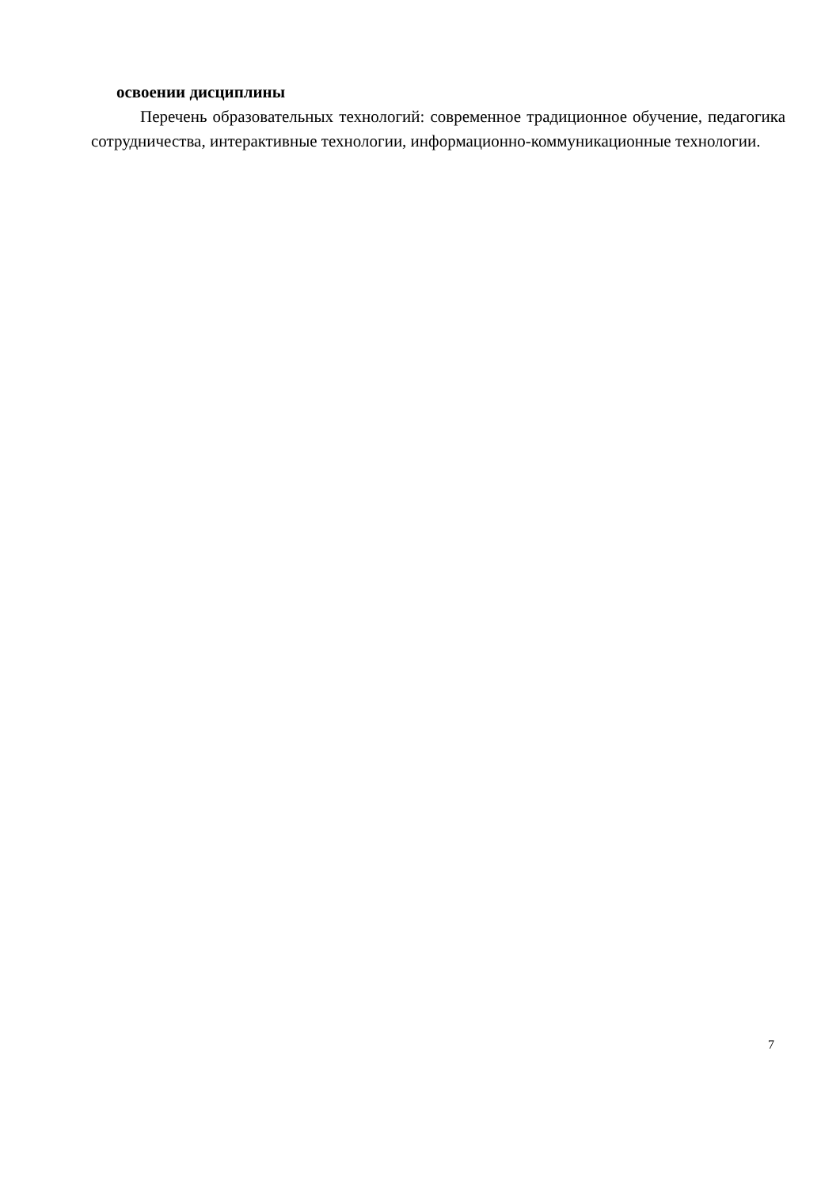освоении дисциплины
Перечень образовательных технологий: современное традиционное обучение, педагогика сотрудничества, интерактивные технологии, информационно-коммуникационные технологии.
7